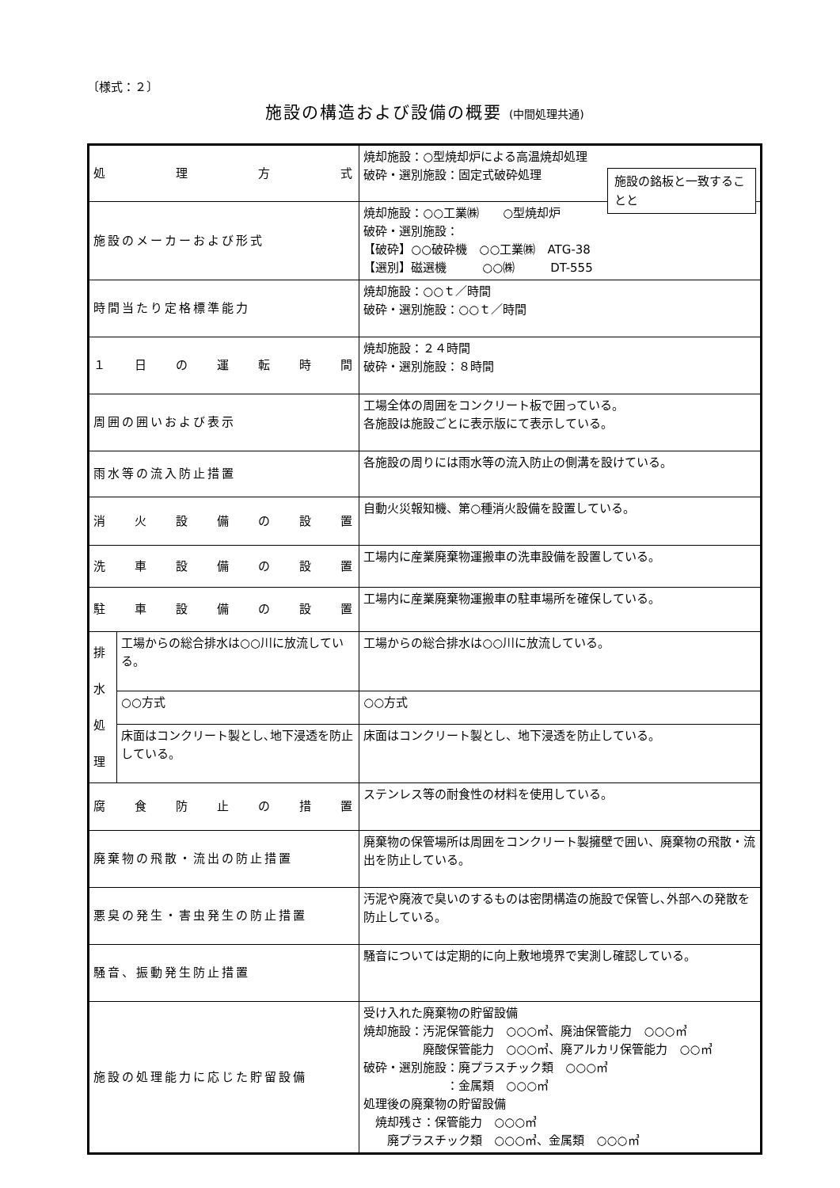〔様式：２〕
施設の構造および設備の概要 (中間処理共通)
施設の銘板と一致することと
| 処 理 方 式 | | 焼却施設：○型焼却炉による高温焼却処理 破砕・選別施設：固定式破砕処理 |
| 施設のメーカーおよび形式 | | 焼却施設：○○工業㈱ ○型焼却炉 破砕・選別施設： 【破砕】○○破砕機 ○○工業㈱ ATG-38 【選別】磁選機 ○○㈱ DT-555 |
| 時間当たり定格標準能力 | | 焼却施設：○○ｔ／時間 破砕・選別施設：○○ｔ／時間 |
| １ 日 の 運 転 時 間 | | 焼却施設：２４時間 破砕・選別施設：８時間 |
| 周囲の囲いおよび表示 | | 工場全体の周囲をコンクリート板で囲っている。 各施設は施設ごとに表示版にて表示している。 |
| 雨水等の流入防止措置 | | 各施設の周りには雨水等の流入防止の側溝を設けている。 |
| 消 火 設 備 の 設 置 | | 自動火災報知機、第○種消火設備を設置している。 |
| 洗 車 設 備 の 設 置 | | 工場内に産業廃棄物運搬車の洗車設備を設置している。 |
| 駐 車 設 備 の 設 置 | | 工場内に産業廃棄物運搬車の駐車場所を確保している。 |
| 排 水 処 理 | 工場からの総合排水は○○川に放流している。 | 工場からの総合排水は○○川に放流している。 |
| | ○○方式 | ○○方式 |
| | 床面はコンクリート製とし､地下浸透を防止している。 | 床面はコンクリート製とし、地下浸透を防止している。 |
| 腐 食 防 止 の 措 置 | | ステンレス等の耐食性の材料を使用している。 |
| 廃棄物の飛散・流出の防止措置 | | 廃棄物の保管場所は周囲をコンクリート製擁壁で囲い、廃棄物の飛散・流出を防止している。 |
| 悪臭の発生・害虫発生の防止措置 | | 汚泥や廃液で臭いのするものは密閉構造の施設で保管し､外部への発散を防止している。 |
| 騒音、振動発生防止措置 | | 騒音については定期的に向上敷地境界で実測し確認している。 |
| 施設の処理能力に応じた貯留設備 | | 受け入れた廃棄物の貯留設備 焼却施設：汚泥保管能力 ○○○㎥、廃油保管能力 ○○○㎥ 廃酸保管能力 ○○○㎥、廃アルカリ保管能力 ○○㎥ 破砕・選別施設：廃プラスチック類 ○○○㎥ ：金属類 ○○○㎥ 処理後の廃棄物の貯留設備 焼却残さ：保管能力 ○○○㎥ 廃プラスチック類 ○○○㎥、金属類 ○○○㎥ |